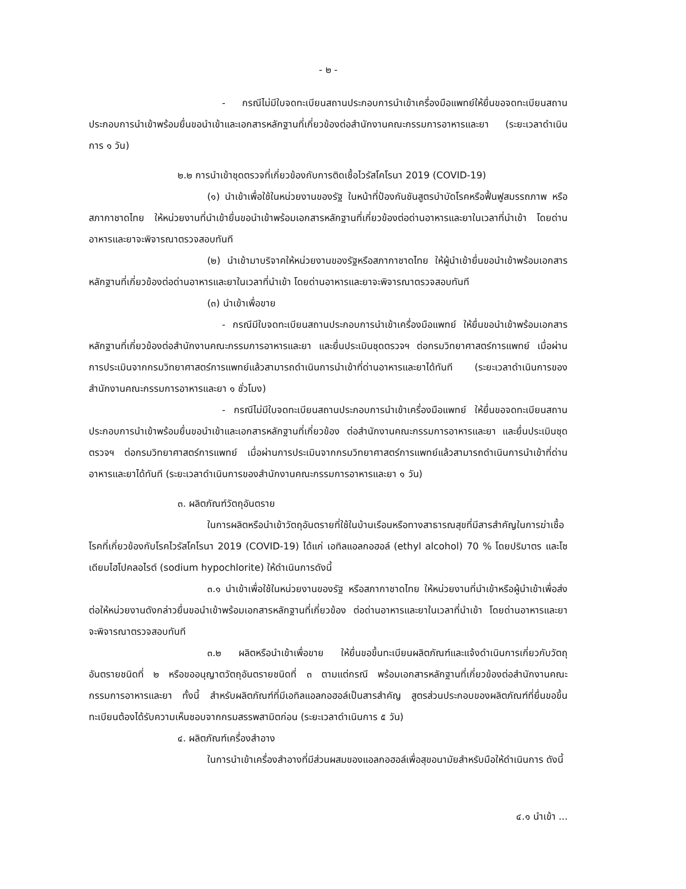- ๒ -
- กรณีไม่มีใบจดทะเบียนสถานประกอบการนำเข้าเครื่องมือแพทย์ให้ยื่นขอจดทะเบียนสถานประกอบการนำเข้าพร้อมยื่นขอนำเข้าและเอกสารหลักฐานที่เกี่ยวข้องต่อสำนักงานคณะกรรมการอาหารและยา (ระยะเวลาดำเนินการ ๑ วัน)
๒.๒ การนำเข้าชุดตรวจที่เกี่ยวข้องกับการติดเชื้อไวรัสโคโรนา 2019 (COVID-19)
(๑) นำเข้าเพื่อใช้ในหน่วยงานของรัฐ ในหน้าที่ป้องกันชันสูตรบำบัดโรคหรือฟื้นฟูสมรรถภาพ หรือสภากาชาดไทย ให้หน่วยงานที่นำเข้ายื่นขอนำเข้าพร้อมเอกสารหลักฐานที่เกี่ยวข้องต่อด่านอาหารและยาในเวลาที่นำเข้า โดยด่านอาหารและยาจะพิจารณาตรวจสอบทันที
(๒) นำเข้ามาบริจาคให้หน่วยงานของรัฐหรือสภากาชาดไทย ให้ผู้นำเข้ายื่นขอนำเข้าพร้อมเอกสารหลักฐานที่เกี่ยวข้องต่อด่านอาหารและยาในเวลาที่นำเข้า โดยด่านอาหารและยาจะพิจารณาตรวจสอบทันที
(๓) นำเข้าเพื่อขาย
- กรณีมีใบจดทะเบียนสถานประกอบการนำเข้าเครื่องมือแพทย์ ให้ยื่นขอนำเข้าพร้อมเอกสารหลักฐานที่เกี่ยวข้องต่อสำนักงานคณะกรรมการอาหารและยา และยื่นประเมินชุดตรวจฯ ต่อกรมวิทยาศาสตร์การแพทย์ เมื่อผ่านการประเมินจากกรมวิทยาศาสตร์การแพทย์แล้วสามารถดำเนินการนำเข้าที่ด่านอาหารและยาได้ทันที (ระยะเวลาดำเนินการของสำนักงานคณะกรรมการอาหารและยา ๑ ชั่วโมง)
- กรณีไม่มีใบจดทะเบียนสถานประกอบการนำเข้าเครื่องมือแพทย์ ให้ยื่นขอจดทะเบียนสถานประกอบการนำเข้าพร้อมยื่นขอนำเข้าและเอกสารหลักฐานที่เกี่ยวข้อง ต่อสำนักงานคณะกรรมการอาหารและยา และยื่นประเมินชุดตรวจฯ ต่อกรมวิทยาศาสตร์การแพทย์ เมื่อผ่านการประเมินจากกรมวิทยาศาสตร์การแพทย์แล้วสามารถดำเนินการนำเข้าที่ด่านอาหารและยาได้ทันที (ระยะเวลาดำเนินการของสำนักงานคณะกรรมการอาหารและยา ๑ วัน)
๓. ผลิตภัณฑ์วัตถุอันตราย
ในการผลิตหรือนำเข้าวัตถุอันตรายที่ใช้ในบ้านเรือนหรือทางสาธารณสุขที่มีสารสำคัญในการฆ่าเชื้อโรคที่เกี่ยวข้องกับโรคไวรัสโคโรนา 2019 (COVID-19) ได้แก่ เอทิลแอลกอฮอล์ (ethyl alcohol) 70 % โดยปริมาตร และโซเดียมไฮโปคลอไรต์ (sodium hypochlorite) ให้ดำเนินการดังนี้
๓.๑ นำเข้าเพื่อใช้ในหน่วยงานของรัฐ หรือสภากาชาดไทย ให้หน่วยงานที่นำเข้าหรือผู้นำเข้าเพื่อส่งต่อให้หน่วยงานดังกล่าวยื่นขอนำเข้าพร้อมเอกสารหลักฐานที่เกี่ยวข้อง ต่อด่านอาหารและยาในเวลาที่นำเข้า โดยด่านอาหารและยาจะพิจารณาตรวจสอบทันที
๓.๒ ผลิตหรือนำเข้าเพื่อขาย ให้ยื่นขอขึ้นทะเบียนผลิตภัณฑ์และแจ้งดำเนินการเกี่ยวกับวัตถุอันตรายชนิดที่ ๒ หรือขออนุญาตวัตถุอันตรายชนิดที่ ๓ ตามแต่กรณี พร้อมเอกสารหลักฐานที่เกี่ยวข้องต่อสำนักงานคณะกรรมการอาหารและยา ทั้งนี้ สำหรับผลิตภัณฑ์ที่มีเอทิลแอลกอฮอล์เป็นสารสำคัญ สูตรส่วนประกอบของผลิตภัณฑ์ที่ยื่นขอขึ้นทะเบียนต้องได้รับความเห็นชอบจากกรมสรรพสามิตก่อน (ระยะเวลาดำเนินการ ๕ วัน)
๔. ผลิตภัณฑ์เครื่องสำอาง
ในการนำเข้าเครื่องสำอางที่มีส่วนผสมของแอลกอฮอล์เพื่อสุขอนามัยสำหรับมือให้ดำเนินการ ดังนี้
๔.๑ นำเข้า ...